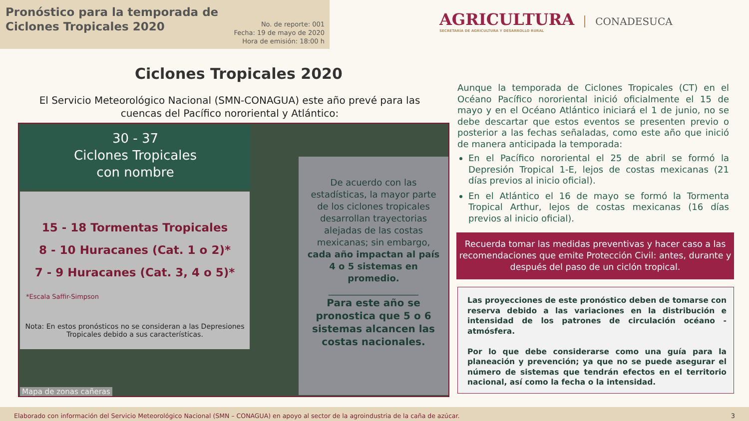Pronóstico para la temporada de
Ciclones Tropicales 2020
No. de reporte: 001
Fecha: 19 de mayo de 2020
Hora de emisión: 18:00 h
AGRICULTURA
SECRETARÍA DE AGRICULTURA Y DESARROLLO RURAL
CONADESUCA
Ciclones Tropicales 2020
El Servicio Meteorológico Nacional (SMN-CONAGUA) este año prevé para las cuencas del Pacífico nororiental y Atlántico:
30 - 37
Ciclones Tropicales
con nombre
15 - 18 Tormentas Tropicales
8 - 10 Huracanes (Cat. 1 o 2)*
7 - 9 Huracanes (Cat. 3, 4 o 5)*
*Escala Saffir-Simpson
Nota: En estos pronósticos no se consideran a las Depresiones Tropicales debido a sus características.
De acuerdo con las estadísticas, la mayor parte de los ciclones tropicales desarrollan trayectorias alejadas de las costas mexicanas; sin embargo, cada año impactan al país 4 o 5 sistemas en promedio.
____________________
Para este año se pronostica que 5 o 6 sistemas alcancen las costas nacionales.
Mapa de zonas cañeras
Aunque la temporada de Ciclones Tropicales (CT) en el Océano Pacífico nororiental inició oficialmente el 15 de mayo y en el Océano Atlántico iniciará el 1 de junio, no se debe descartar que estos eventos se presenten previo o posterior a las fechas señaladas, como este año que inició de manera anticipada la temporada:
En el Pacífico nororiental el 25 de abril se formó la Depresión Tropical 1-E, lejos de costas mexicanas (21 días previos al inicio oficial).
En el Atlántico el 16 de mayo se formó la Tormenta Tropical Arthur, lejos de costas mexicanas (16 días previos al inicio oficial).
Recuerda tomar las medidas preventivas y hacer caso a las recomendaciones que emite Protección Civil: antes, durante y después del paso de un ciclón tropical.
Las proyecciones de este pronóstico deben de tomarse con reserva debido a las variaciones en la distribución e intensidad de los patrones de circulación océano - atmósfera.
Por lo que debe considerarse como una guía para la planeación y prevención; ya que no se puede asegurar el número de sistemas que tendrán efectos en el territorio nacional, así como la fecha o la intensidad.
Elaborado con información del Servicio Meteorológico Nacional (SMN – CONAGUA) en apoyo al sector de la agroindustria de la caña de azúcar. 3